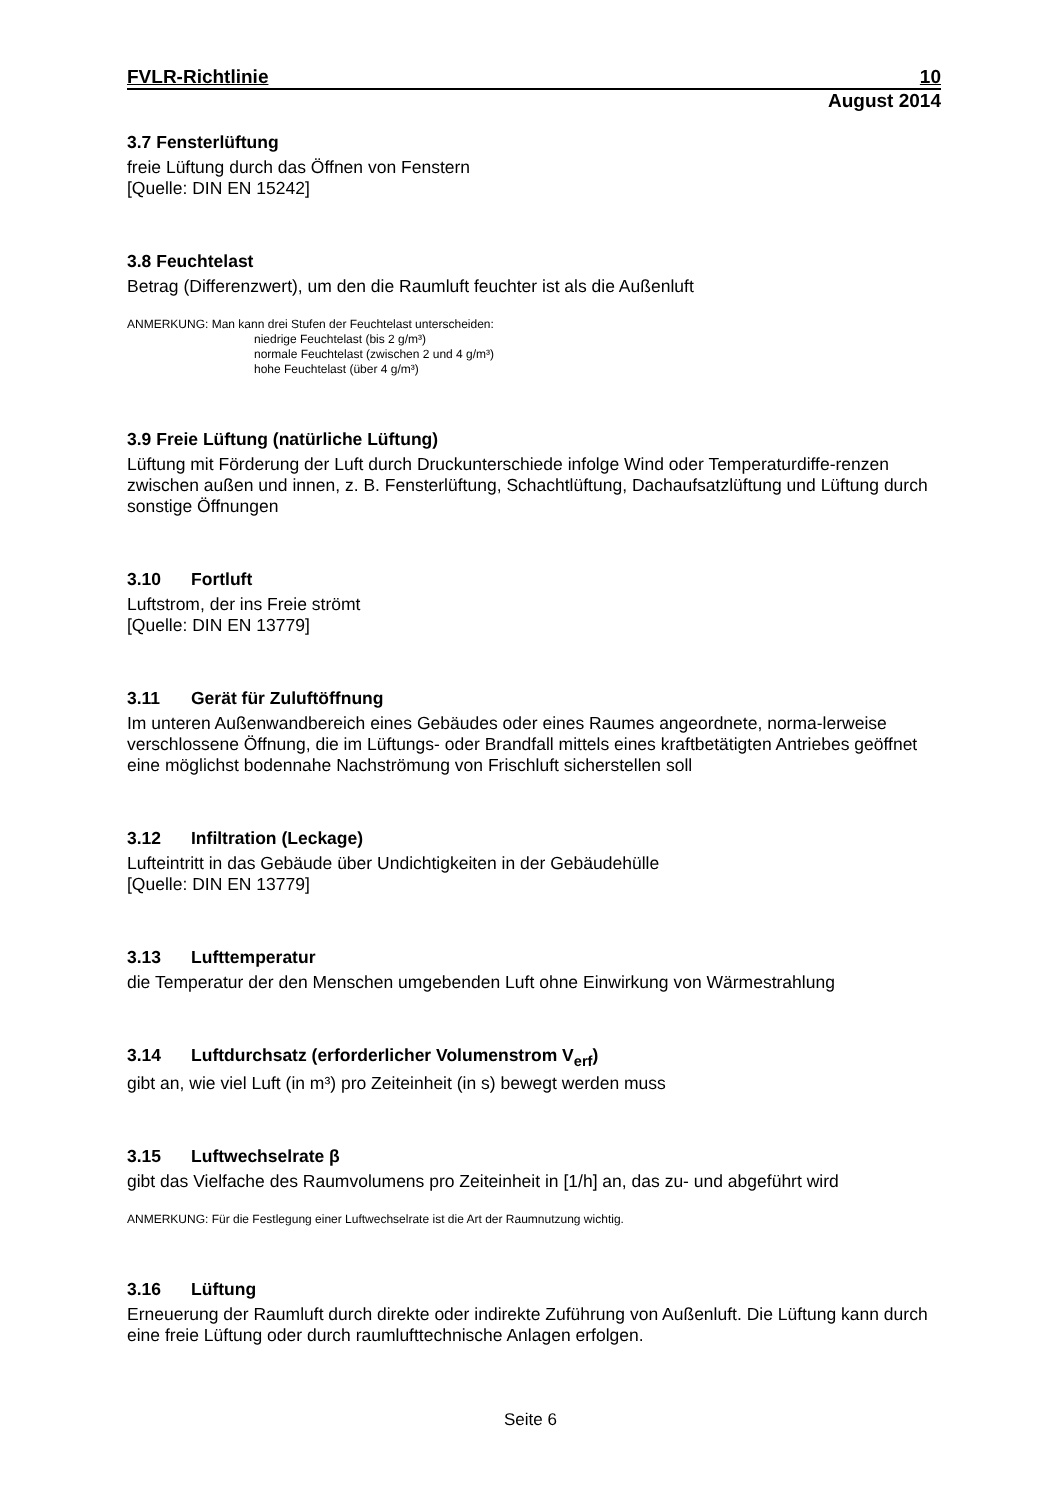FVLR-Richtlinie 10
August 2014
3.7 Fensterlüftung
freie Lüftung durch das Öffnen von Fenstern
[Quelle: DIN EN 15242]
3.8 Feuchtelast
Betrag (Differenzwert), um den die Raumluft feuchter ist als die Außenluft
ANMERKUNG: Man kann drei Stufen der Feuchtelast unterscheiden:
niedrige Feuchtelast (bis 2 g/m³)
normale Feuchtelast (zwischen 2 und 4 g/m³)
hohe Feuchtelast (über 4 g/m³)
3.9 Freie Lüftung (natürliche Lüftung)
Lüftung mit Förderung der Luft durch Druckunterschiede infolge Wind oder Temperaturdiffe-renzen zwischen außen und innen, z. B. Fensterlüftung, Schachtlüftung, Dachaufsatzlüftung und Lüftung durch sonstige Öffnungen
3.10 Fortluft
Luftstrom, der ins Freie strömt
[Quelle: DIN EN 13779]
3.11 Gerät für Zuluftöffnung
Im unteren Außenwandbereich eines Gebäudes oder eines Raumes angeordnete, norma-lerweise verschlossene Öffnung, die im Lüftungs- oder Brandfall mittels eines kraftbetätigten Antriebes geöffnet eine möglichst bodennahe Nachströmung von Frischluft sicherstellen soll
3.12 Infiltration (Leckage)
Lufteintritt in das Gebäude über Undichtigkeiten in der Gebäudehülle
[Quelle: DIN EN 13779]
3.13 Lufttemperatur
die Temperatur der den Menschen umgebenden Luft ohne Einwirkung von Wärmestrahlung
3.14 Luftdurchsatz (erforderlicher Volumenstrom V<sub>erf</sub>)
gibt an, wie viel Luft (in m³) pro Zeiteinheit (in s) bewegt werden muss
3.15 Luftwechselrate β
gibt das Vielfache des Raumvolumens pro Zeiteinheit in [1/h] an, das zu- und abgeführt wird
ANMERKUNG: Für die Festlegung einer Luftwechselrate ist die Art der Raumnutzung wichtig.
3.16 Lüftung
Erneuerung der Raumluft durch direkte oder indirekte Zuführung von Außenluft. Die Lüftung kann durch eine freie Lüftung oder durch raumlufttechnische Anlagen erfolgen.
Seite 6